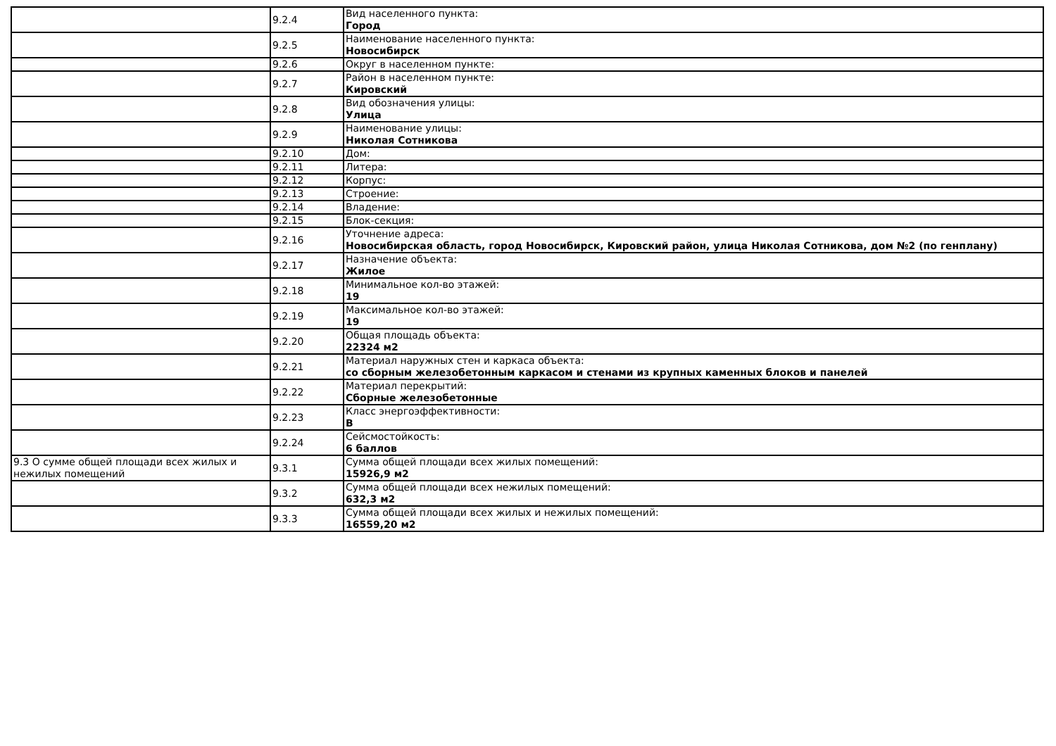| | 9.2.4 | Вид населенного пункта: Город |
| | 9.2.5 | Наименование населенного пункта: Новосибирск |
| | 9.2.6 | Округ в населенном пункте: |
| | 9.2.7 | Район в населенном пункте: Кировский |
| | 9.2.8 | Вид обозначения улицы: Улица |
| | 9.2.9 | Наименование улицы: Николая Сотникова |
| | 9.2.10 | Дом: |
| | 9.2.11 | Литера: |
| | 9.2.12 | Корпус: |
| | 9.2.13 | Строение: |
| | 9.2.14 | Владение: |
| | 9.2.15 | Блок-секция: |
| | 9.2.16 | Уточнение адреса: Новосибирская область, город Новосибирск, Кировский район, улица Николая Сотникова, дом №2 (по генплану) |
| | 9.2.17 | Назначение объекта: Жилое |
| | 9.2.18 | Минимальное кол-во этажей: 19 |
| | 9.2.19 | Максимальное кол-во этажей: 19 |
| | 9.2.20 | Общая площадь объекта: 22324 м2 |
| | 9.2.21 | Материал наружных стен и каркаса объекта: со сборным железобетонным каркасом и стенами из крупных каменных блоков и панелей |
| | 9.2.22 | Материал перекрытий: Сборные железобетонные |
| | 9.2.23 | Класс энергоэффективности: B |
| | 9.2.24 | Сейсмостойкость: 6 баллов |
| 9.3 О сумме общей площади всех жилых и нежилых помещений | 9.3.1 | Сумма общей площади всех жилых помещений: 15926,9 м2 |
| | 9.3.2 | Сумма общей площади всех нежилых помещений: 632,3 м2 |
| | 9.3.3 | Сумма общей площади всех жилых и нежилых помещений: 16559,20 м2 |